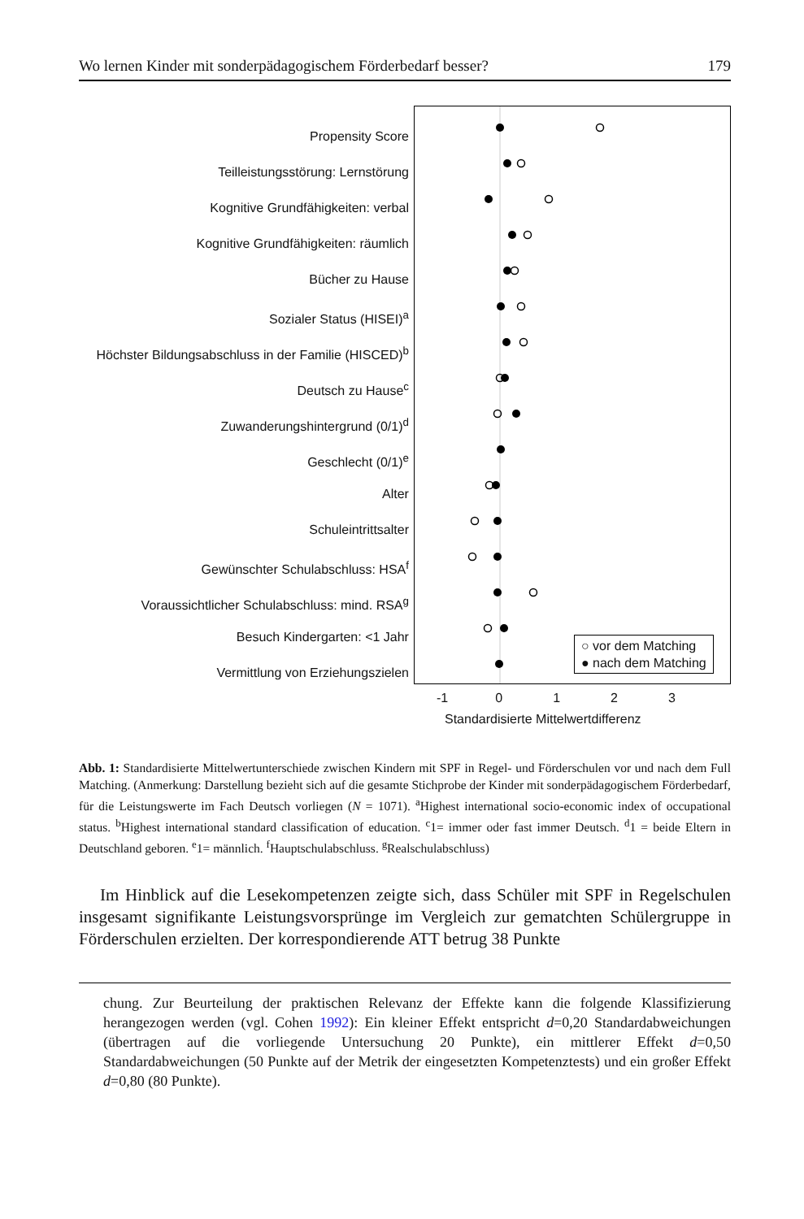Wo lernen Kinder mit sonderpädagogischem Förderbedarf besser? 179
Propensity Score
Teilleistungsstörung: Lernstörung
Kognitive Grundfähigkeiten: verbal
Kognitive Grundfähigkeiten: räumlich
Bücher zu Hause
Sozialer Status (HISEI)<sup>a</sup>
Höchster Bildungsabschluss in der Familie (HISCED)<sup>b</sup>
Deutsch zu Hause<sup>c</sup>
Zuwanderungshintergrund (0/1)<sup>d</sup>
Geschlecht (0/1)<sup>e</sup>
Alter
Schuleintrittsalter
Gewünschter Schulabschluss: HSA<sup>f</sup>
Voraussichtlicher Schulabschluss: mind. RSA<sup>g</sup>
Besuch Kindergarten: <1 Jahr
Vermittlung von Erziehungszielen
○ vor dem Matching
● nach dem Matching
-1 0123
Standardisierte Mittelwertdifferenz
Abb. 1: Standardisierte Mittelwertunterschiede zwischen Kindern mit SPF in Regel- und Förderschulen vor und nach dem Full Matching. (Anmerkung: Darstellung bezieht sich auf die gesamte Stichprobe der Kinder mit sonderpädagogischem Förderbedarf, für die Leistungswerte im Fach Deutsch vorliegen (N = 1071). <sup>a</sup>Highest international socio-economic index of occupational status. <sup>b</sup>Highest international standard classification of education. <sup>c</sup>1= immer oder fast immer Deutsch. <sup>d</sup>1 = beide Eltern in Deutschland geboren. <sup>e</sup>1= männlich. <sup>f</sup>Hauptschulabschluss. <sup>g</sup>Realschulabschluss)
Im Hinblick auf die Lesekompetenzen zeigte sich, dass Schüler mit SPF in Regelschulen insgesamt signifikante Leistungsvorsprünge im Vergleich zur gematchten Schülergruppe in Förderschulen erzielten. Der korrespondierende ATT betrug 38 Punkte
chung. Zur Beurteilung der praktischen Relevanz der Effekte kann die folgende Klassifizierung herangezogen werden (vgl. Cohen 1992): Ein kleiner Effekt entspricht d=0,20 Standardabweichungen (übertragen auf die vorliegende Untersuchung 20 Punkte), ein mittlerer Effekt d=0,50 Standardabweichungen (50 Punkte auf der Metrik der eingesetzten Kompetenztests) und ein großer Effekt d=0,80 (80 Punkte).